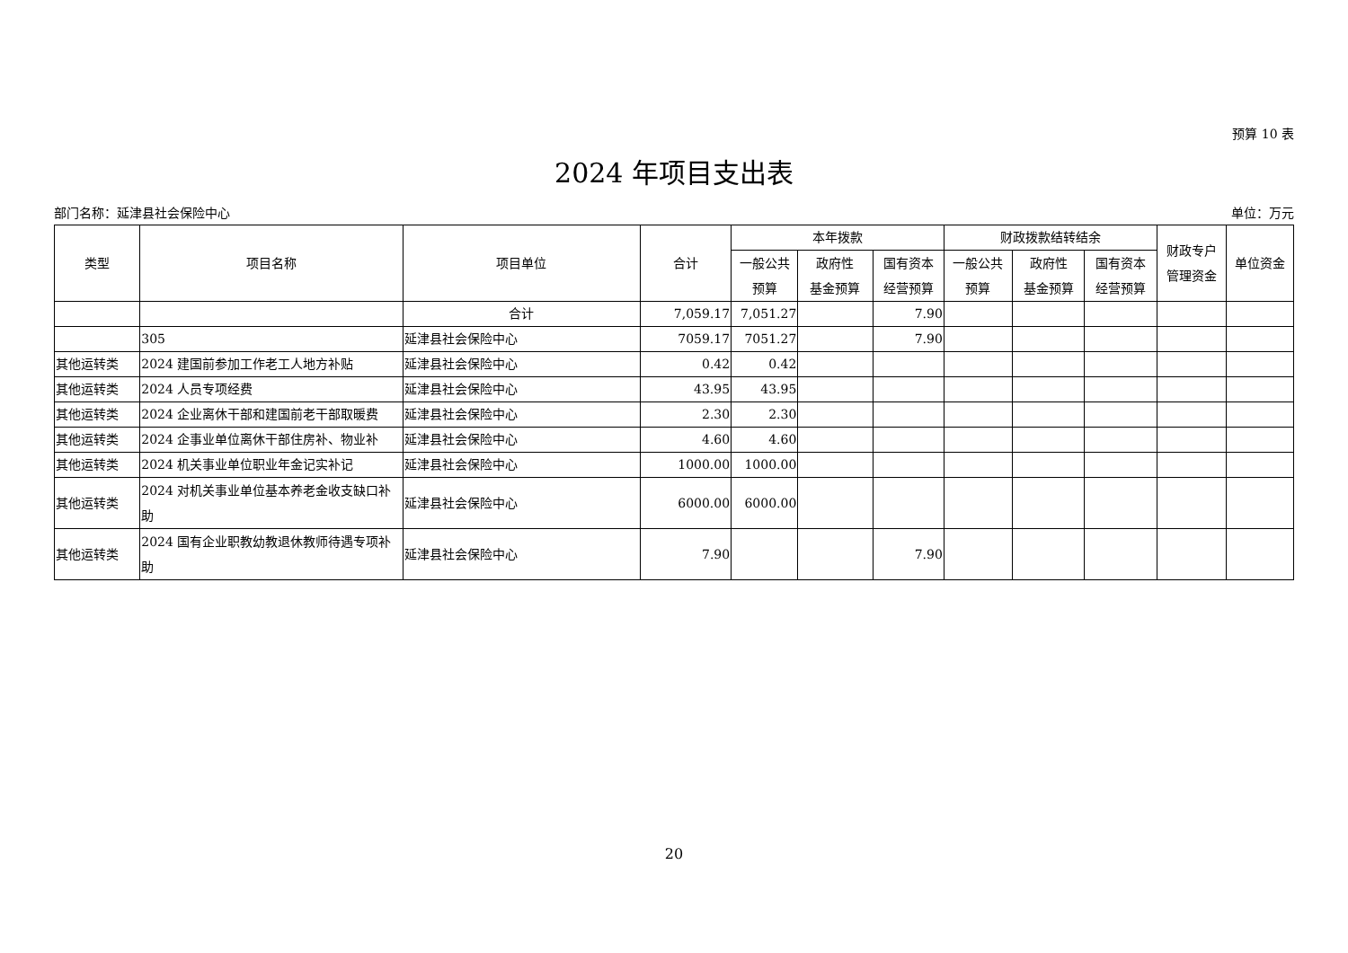预算 10 表
2024 年项目支出表
部门名称：延津县社会保险中心 单位：万元
| 类型 | 项目名称 | 项目单位 | 合计 | 本年拨款 | | | 财政拨款结转结余 | | | 财政专户 管理资金 | 单位资金 |
| --- | --- | --- | --- | --- | --- | --- | --- | --- | --- | --- | --- |
| | | | | 一般公共 预算 | 政府性 基金预算 | 国有资本 经营预算 | 一般公共 预算 | 政府性 基金预算 | 国有资本 经营预算 | | |
| | | 合计 | 7,059.17 | 7,051.27 | | 7.90 | | | | | |
| | 305 | 延津县社会保险中心 | 7059.17 | 7051.27 | | 7.90 | | | | | |
| 其他运转类 | 2024 建国前参加工作老工人地方补贴 | 延津县社会保险中心 | 0.42 | 0.42 | | | | | | | |
| 其他运转类 | 2024 人员专项经费 | 延津县社会保险中心 | 43.95 | 43.95 | | | | | | | |
| 其他运转类 | 2024 企业离休干部和建国前老干部取暖费 | 延津县社会保险中心 | 2.30 | 2.30 | | | | | | | |
| 其他运转类 | 2024 企事业单位离休干部住房补、物业补 | 延津县社会保险中心 | 4.60 | 4.60 | | | | | | | |
| 其他运转类 | 2024 机关事业单位职业年金记实补记 | 延津县社会保险中心 | 1000.00 | 1000.00 | | | | | | | |
| 其他运转类 | 2024 对机关事业单位基本养老金收支缺口补助 | 延津县社会保险中心 | 6000.00 | 6000.00 | | | | | | | |
| 其他运转类 | 2024 国有企业职教幼教退休教师待遇专项补助 | 延津县社会保险中心 | 7.90 | | | 7.90 | | | | | |
20